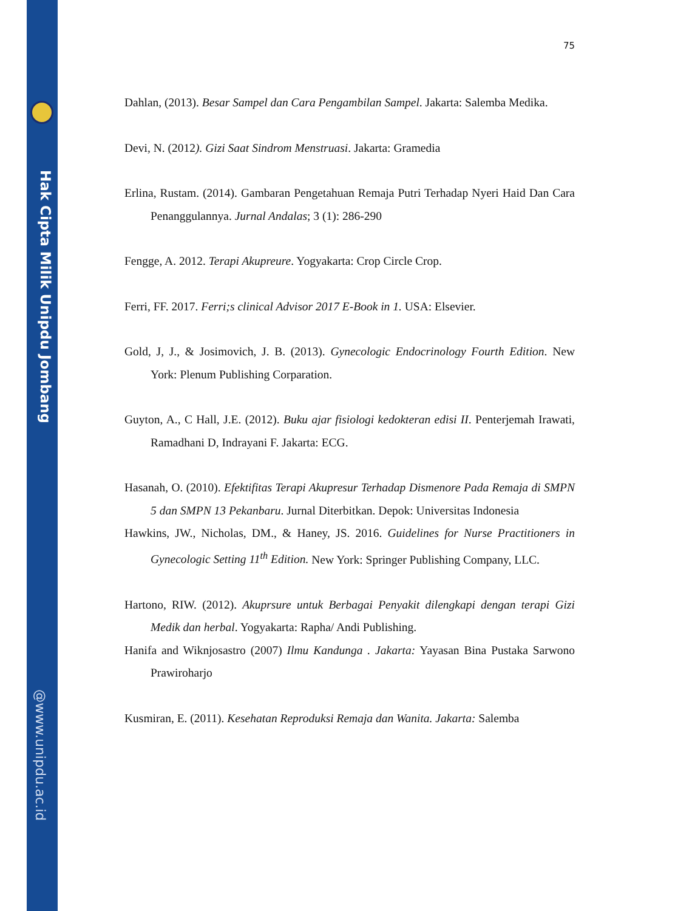Hak Cipta Milik Unipdu Jombang
@www.unipdu.ac.id
75
Dahlan, (2013). Besar Sampel dan Cara Pengambilan Sampel. Jakarta: Salemba Medika.
Devi, N. (2012). Gizi Saat Sindrom Menstruasi. Jakarta: Gramedia
Erlina, Rustam. (2014). Gambaran Pengetahuan Remaja Putri Terhadap Nyeri Haid Dan Cara Penanggulannya. Jurnal Andalas; 3 (1): 286-290
Fengge, A. 2012. Terapi Akupreure. Yogyakarta: Crop Circle Crop.
Ferri, FF. 2017. Ferri;s clinical Advisor 2017 E-Book in 1. USA: Elsevier.
Gold, J, J., & Josimovich, J. B. (2013). Gynecologic Endocrinology Fourth Edition. New York: Plenum Publishing Corparation.
Guyton, A., C Hall, J.E. (2012). Buku ajar fisiologi kedokteran edisi II. Penterjemah Irawati, Ramadhani D, Indrayani F. Jakarta: ECG.
Hasanah, O. (2010). Efektifitas Terapi Akupresur Terhadap Dismenore Pada Remaja di SMPN 5 dan SMPN 13 Pekanbaru. Jurnal Diterbitkan. Depok: Universitas Indonesia
Hawkins, JW., Nicholas, DM., & Haney, JS. 2016. Guidelines for Nurse Practitioners in Gynecologic Setting 11<sup>th</sup> Edition. New York: Springer Publishing Company, LLC.
Hartono, RIW. (2012). Akuprsure untuk Berbagai Penyakit dilengkapi dengan terapi Gizi Medik dan herbal. Yogyakarta: Rapha/ Andi Publishing.
Hanifa and Wiknjosastro (2007) Ilmu Kandunga . Jakarta: Yayasan Bina Pustaka Sarwono Prawiroharjo
Kusmiran, E. (2011). Kesehatan Reproduksi Remaja dan Wanita. Jakarta: Salemba